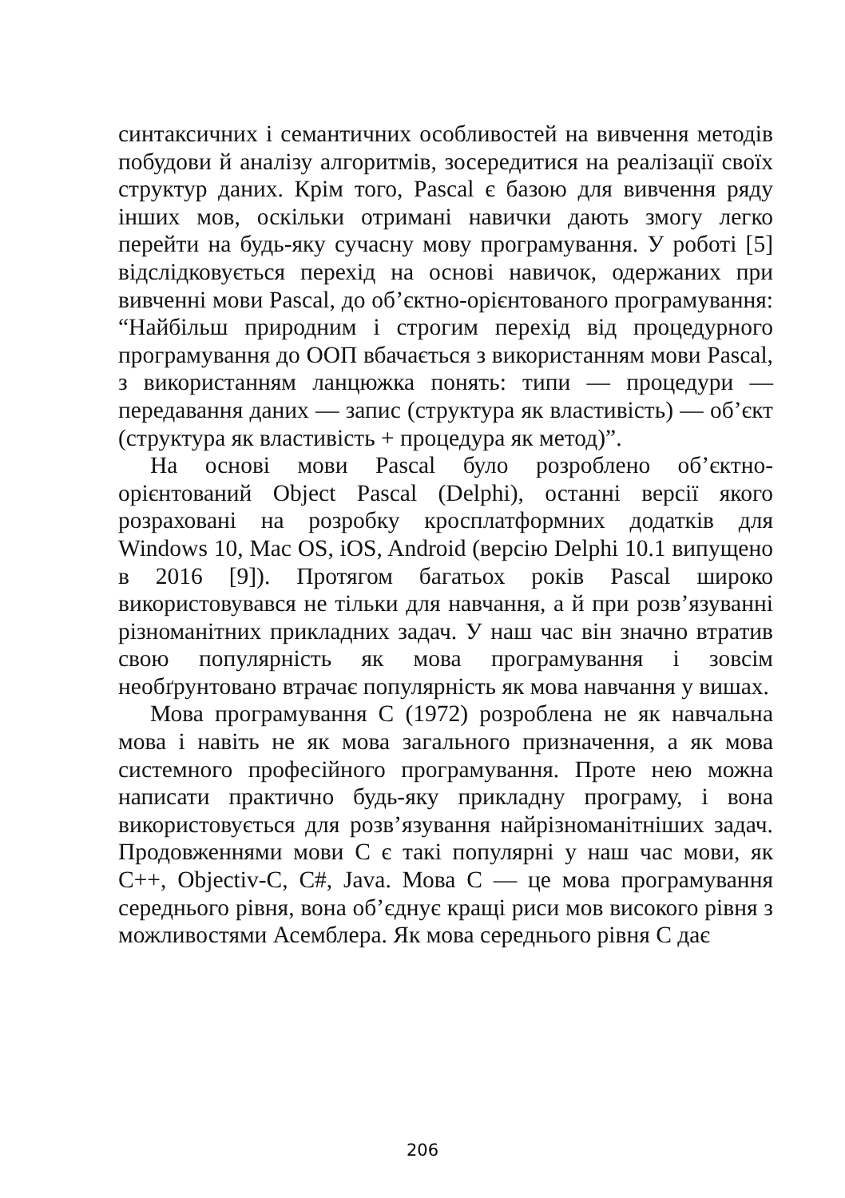синтаксичних і семантичних особливостей на вивчення методів побудови й аналізу алгоритмів, зосередитися на реалізації своїх структур даних. Крім того, Pascal є базою для вивчення ряду інших мов, оскільки отримані навички дають змогу легко перейти на будь-яку сучасну мову програмування. У роботі [5] відслідковується перехід на основі навичок, одержаних при вивченні мови Pascal, до об’єктно-орієнтованого програмування: “Найбільш природним і строгим перехід від процедурного програмування до ООП вбачається з використанням мови Pascal, з використанням ланцюжка понять: типи — процедури — передавання даних — запис (структура як властивість) — об’єкт (структура як властивість + процедура як метод)”.
На основі мови Pascal було розроблено об’єктно-орієнтований Object Pascal (Delphi), останні версії якого розраховані на розробку кросплатформних додатків для Windows 10, Mac OS, iOS, Android (версію Delphi 10.1 випущено в 2016 [9]). Протягом багатьох років Pascal широко використовувався не тільки для навчання, а й при розв’язуванні різноманітних прикладних задач. У наш час він значно втратив свою популярність як мова програмування і зовсім необґрунтовано втрачає популярність як мова навчання у вишах.
Мова програмування C (1972) розроблена не як навчальна мова і навіть не як мова загального призначення, а як мова системного професійного програмування. Проте нею можна написати практично будь-яку прикладну програму, і вона використовується для розв’язування найрізноманітніших задач. Продовженнями мови C є такі популярні у наш час мови, як C++, Objectiv-C, C#, Java. Мова C — це мова програмування середнього рівня, вона об’єднує кращі риси мов високого рівня з можливостями Асемблера. Як мова середнього рівня C дає
206